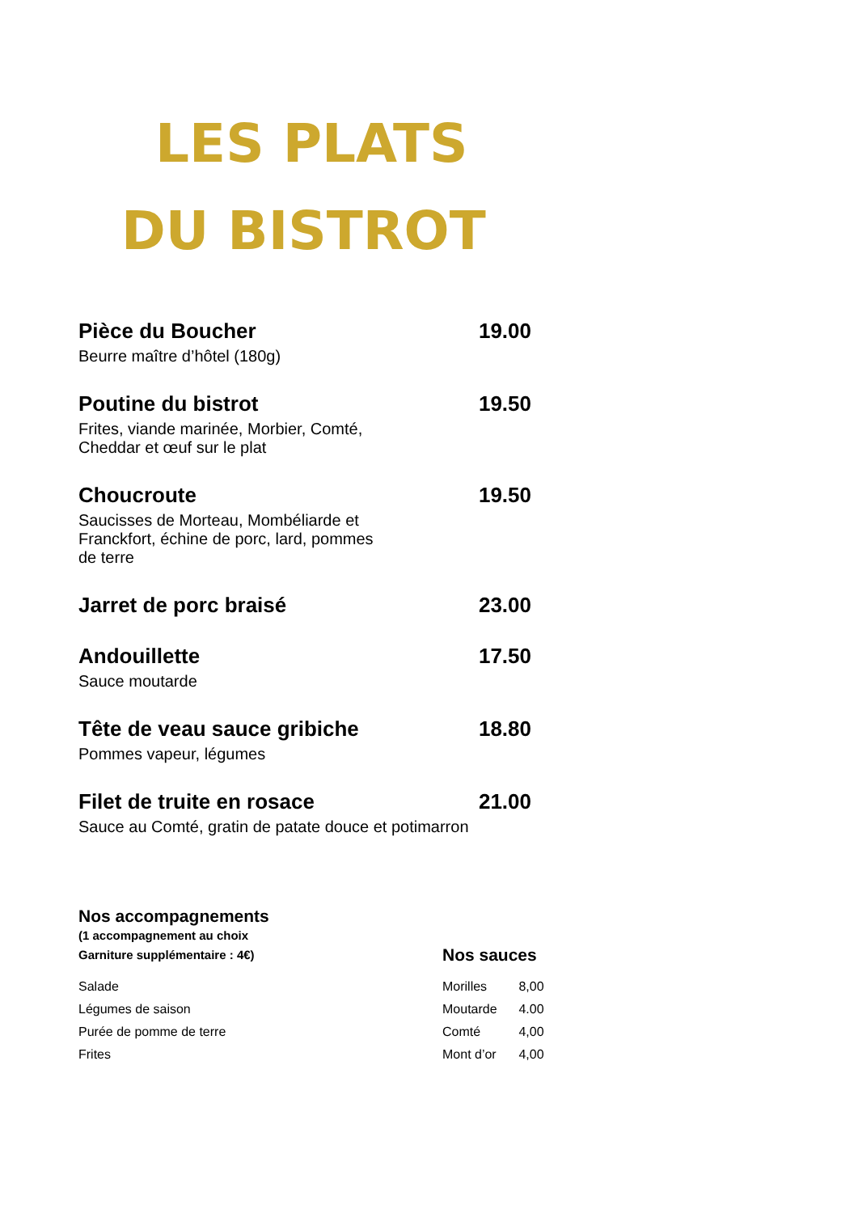LES PLATS
DU BISTROT
Pièce du Boucher 19.00
Beurre maître d’hôtel (180g)
Poutine du bistrot 19.50
Frites, viande marinée, Morbier, Comté,
Cheddar et œuf sur le plat
Choucroute 19.50
Saucisses de Morteau, Mombéliarde et
Franckfort, échine de porc, lard, pommes
de terre
Jarret de porc braisé 23.00
Andouillette 17.50
Sauce moutarde
Tête de veau sauce gribiche 18.80
Pommes vapeur, légumes
Filet de truite en rosace 21.00
Sauce au Comté, gratin de patate douce et potimarron
Nos accompagnements
(1 accompagnement au choix
Garniture supplémentaire : 4€)
Salade
Légumes de saison
Purée de pomme de terre
Frites
Nos sauces
Morilles 8,00
Moutarde 4.00
Comté 4,00
Mont d’or 4,00